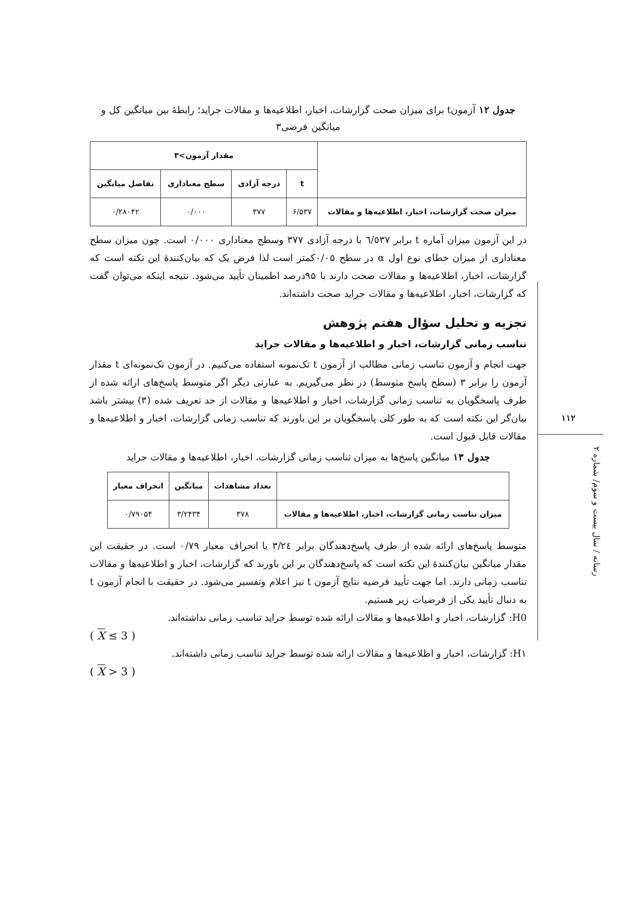۱۱۲
رسانه / سال بیست و سوم/ شماره ۲
جدول ۱۲ آزمونt برای میزان صحت گزارشات، اخبار، اطلاعیه‌ها و مقالات جراید؛ رابطهٔ بین میانگین کل و میانگین فرضی۳
| | مقدار آزمون>۳ | | | |
| --- | --- | --- | --- | --- |
| | t | درجه آزادی | سطح معناداری | تفاضل میانگین |
| میزان صحت گزارشات، اخبار، اطلاعیه‌ها و مقالات | ۶/۵۳۷ | ۳۷۷ | ۰/۰۰۰ | ۰/۲۸۰۴۲ |
در این آزمون میزان آماره t برابر ٦/٥٣٧ با درجه آزادی ۳۷۷ وسطح معناداری ۰/۰۰۰ است. چون میزان سطح معناداری از میزان خطای نوع اول α در سطح ۰/۰۵کمتر است لذا فرض یک که بیان‌کنندهٔ این نکته است که گزارشات، اخبار، اطلاعیه‌ها و مقالات صحت دارند با ۹۵درصد اطمینان تأیید می‌شود. نتیجه اینکه می‌توان گفت که گزارشات، اخبار، اطلاعیه‌ها و مقالات جراید صحت داشته‌اند.
تجزیه و تحلیل سؤال هفتم پژوهش
تناسب زمانی گزارشات، اخبار و اطلاعیه‌ها و مقالات جراید
جهت انجام و آزمون تناسب زمانی مطالب از آزمون t تک‌نمونه استفاده می‌کنیم. در آزمون تک‌نمونه‌ای t مقدار آزمون را برابر ۳ (سطح پاسخ متوسط) در نظر می‌گیریم. به عبارتی دیگر اگر متوسط پاسخ‌های ارائه شده از طرف پاسخگویان به تناسب زمانی گزارشات، اخبار و اطلاعیه‌ها و مقالات از حد تعریف شده (۳) بیشتر باشد بیان‌گر این نکته است که به طور کلی پاسخگویان بر این باورند که تناسب زمانی گزارشات، اخبار و اطلاعیه‌ها و مقالات قابل قبول است.
جدول ۱۳ میانگین پاسخ‌ها به میزان تناسب زمانی گزارشات، اخبار، اطلاعیه‌ها و مقالات جراید
| | تعداد مشاهدات | میانگین | انحراف معیار |
| --- | --- | --- | --- |
| میزان تناسب زمانی گزارشات، اخبار، اطلاعیه‌ها و مقالات | ۳۷۸ | ۳/۲۴۳۴ | ۰/۷۹۰۵۴ |
متوسط پاسخ‌های ارائه شده از طرف پاسخ‌دهندگان برابر ۳/٢٤ با انحراف معیار ۰/۷۹ است. در حقیقت این مقدار میانگین بیان‌کنندهٔ این نکته است که پاسخ‌دهندگان بر این باورند که گزارشات، اخبار و اطلاعیه‌ها و مقالات تناسب زمانی دارند. اما جهت تأیید فرضیه نتایج آزمون t نیز اعلام وتفسیر می‌شود. در حقیقت با انجام آزمون t به دنبال تأیید یکی از فرضیات زیر هستیم.
H0: گزارشات، اخبار و اطلاعیه‌ها و مقالات ارائه شده توسط جراید تناسب زمانی نداشته‌اند.
( X ≤ 3 )
H۱: گزارشات، اخبار و اطلاعیه‌ها و مقالات ارائه شده توسط جراید تناسب زمانی داشته‌اند.
( X > 3 )